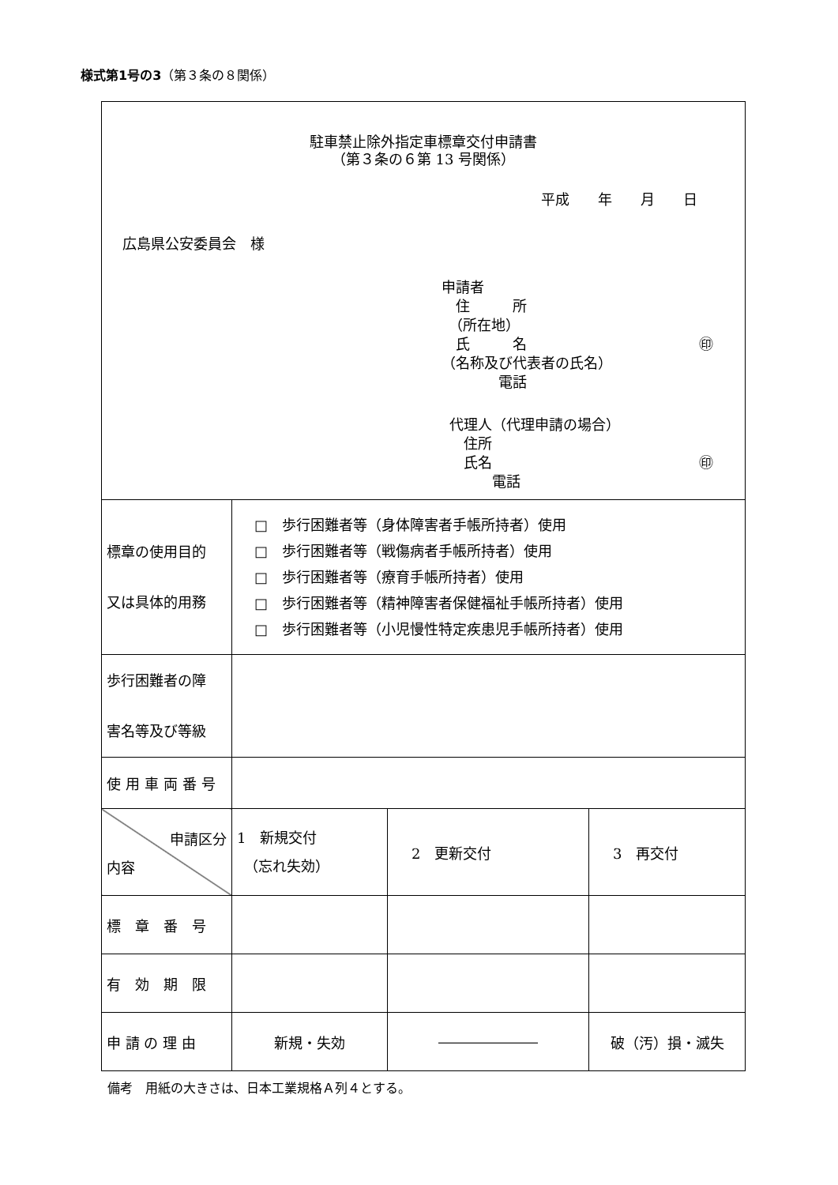様式第1号の3（第３条の８関係）
| 駐車禁止除外指定車標章交付申請書 （第３条の６第 13 号関係） 平成 年 月 日 広島県公安委員会 様 申請者 住 所 （所在地） 氏 名 ㊞ （名称及び代表者の氏名） 電話 代理人（代理申請の場合） 住所 氏名 ㊞ 電話 | | | |
| 標章の使用目的 又は具体的用務 | □ 歩行困難者等（身体障害者手帳所持者）使用 □ 歩行困難者等（戦傷病者手帳所持者）使用 □ 歩行困難者等（療育手帳所持者）使用 □ 歩行困難者等（精神障害者保健福祉手帳所持者）使用 □ 歩行困難者等（小児慢性特定疾患児手帳所持者）使用 | | |
| 歩行困難者の障 害名等及び等級 | | | |
| 使用車両番号 | | | |
| 申請区分 内容 | 1 新規交付 （忘れ失効） | 2 更新交付 | 3 再交付 |
| 標 章 番 号 | | | |
| 有 効 期 限 | | | |
| 申 請 の 理 由 | 新規・失効 | ――――――― | 破（汚）損・滅失 |
備考　用紙の大きさは、日本工業規格Ａ列４とする。